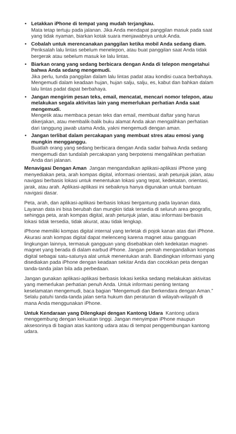• Letakkan iPhone di tempat yang mudah terjangkau.
Mata tetap tertuju pada jalanan. Jika Anda mendapat panggilan masuk pada saat yang tidak nyaman, biarkan kotak suara menjawabnya untuk Anda.
• Cobalah untuk merencanakan panggilan ketika mobil Anda sedang diam.
Periksalah lalu lintas sebelum menelepon, atau buat panggilan saat Anda tidak bergerak atau sebelum masuk ke lalu lintas.
• Biarkan orang yang sedang berbicara dengan Anda di telepon mengetahui bahwa Anda sedang mengemudi.
Jika perlu, tunda panggilan dalam lalu lintas padat atau kondisi cuaca berbahaya. Mengemudi dalam keadaan hujan, hujan salju, salju, es, kabut dan bahkan dalam lalu lintas padat dapat berbahaya.
• Jangan mengirim pesan teks, email, mencatat, mencari nomor telepon, atau melakukan segala aktivitas lain yang memerlukan perhatian Anda saat mengemudi.
Mengetik atau membaca pesan teks dan email, membuat daftar yang harus dikerjakan, atau membalik-balik buku alamat Anda akan mengalihkan perhatian dari tanggung jawab utama Anda, yakni mengemudi dengan aman.
• Jangan terlibat dalam percakapan yang membuat stres atau emosi yang mungkin mengganggu.
Buatlah orang yang sedang berbicara dengan Anda sadar bahwa Anda sedang mengemudi dan tundalah percakapan yang berpotensi mengalihkan perhatian Anda dari jalanan.
Menavigasi Dengan Aman Jangan mengandalkan aplikasi-aplikasi iPhone yang menyediakan peta, arah kompas digital, informasi orientasi, arah petunjuk jalan, atau navigasi berbasis lokasi untuk menentukan lokasi yang tepat, kedekatan, orientasi, jarak, atau arah. Aplikasi-aplikasi ini sebaiknya hanya digunakan untuk bantuan navigasi dasar.
Peta, arah, dan aplikasi-aplikasi berbasis lokasi bergantung pada layanan data. Layanan data ini bisa berubah dan mungkin tidak tersedia di seluruh area geografis, sehingga peta, arah kompas digital, arah petunjuk jalan, atau informasi berbasis lokasi tidak tersedia, tidak akurat, atau tidak lengkap.
iPhone memiliki kompas digital internal yang terletak di pojok kanan atas dari iPhone. Akurasi arah kompas digital dapat melenceng karena magnet atau gangguan lingkungan lainnya, termasuk gangguan yang disebabkan oleh kedekatan magnet-magnet yang berada di dalam earbud iPhone. Jangan pernah mengandalkan kompas digital sebagai satu-satunya alat untuk menentukan arah. Bandingkan informasi yang disediakan pada iPhone dengan keadaan sekitar Anda dan cocokkan peta dengan tanda-tanda jalan bila ada perbedaan.
Jangan gunakan aplikasi-aplikasi berbasis lokasi ketika sedang melakukan aktivitas yang memerlukan perhatian penuh Anda. Untuk informasi penting tentang keselamatan mengemudi, baca bagian “Mengemudi dan Berkendara dengan Aman.” Selalu patuhi tanda-tanda jalan serta hukum dan peraturan di wilayah-wilayah di mana Anda menggunakan iPhone.
Untuk Kendaraan yang Dilengkapi dengan Kantong Udara Kantong udara menggembung dengan kekuatan tinggi. Jangan menyimpan iPhone maupun aksesorinya di bagian atas kantong udara atau di tempat penggembungan kantong udara.